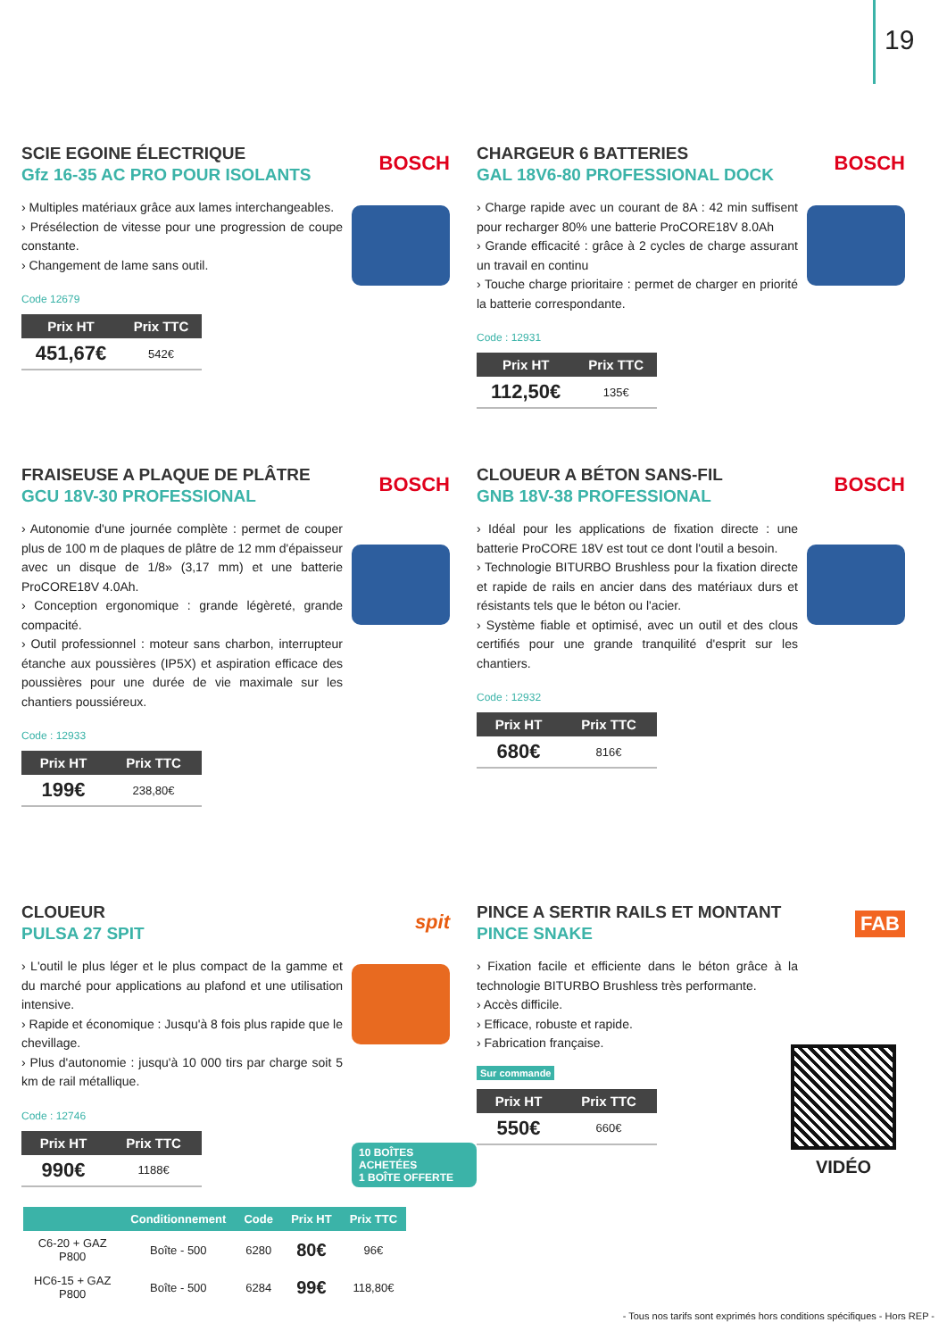19
SCIE EGOINE ÉLECTRIQUE
Gfz 16-35 AC PRO POUR ISOLANTS
BOSCH
› Multiples matériaux grâce aux lames interchangeables.
› Présélection de vitesse pour une progression de coupe constante.
› Changement de lame sans outil.
Code 12679
| Prix HT | Prix TTC |
| --- | --- |
| 451,67€ | 542€ |
CHARGEUR 6 BATTERIES
GAL 18V6-80 PROFESSIONAL DOCK
BOSCH
› Charge rapide avec un courant de 8A : 42 min suffisent pour recharger 80% une batterie ProCORE18V 8.0Ah
› Grande efficacité : grâce à 2 cycles de charge assurant un travail en continu
› Touche charge prioritaire : permet de charger en priorité la batterie correspondante.
Code : 12931
| Prix HT | Prix TTC |
| --- | --- |
| 112,50€ | 135€ |
FRAISEUSE A PLAQUE DE PLÂTRE
GCU 18V-30 PROFESSIONAL
BOSCH
› Autonomie d'une journée complète : permet de couper plus de 100 m de plaques de plâtre de 12 mm d'épaisseur avec un disque de 1/8» (3,17 mm) et une batterie ProCORE18V 4.0Ah.
› Conception ergonomique : grande légèreté, grande compacité.
› Outil professionnel : moteur sans charbon, interrupteur étanche aux poussières (IP5X) et aspiration efficace des poussières pour une durée de vie maximale sur les chantiers poussiéreux.
Code : 12933
| Prix HT | Prix TTC |
| --- | --- |
| 199€ | 238,80€ |
CLOUEUR A BÉTON SANS-FIL
GNB 18V-38 PROFESSIONAL
BOSCH
› Idéal pour les applications de fixation directe : une batterie ProCORE 18V est tout ce dont l'outil a besoin.
› Technologie BITURBO Brushless pour la fixation directe et rapide de rails en ancier dans des matériaux durs et résistants tels que le béton ou l'acier.
› Système fiable et optimisé, avec un outil et des clous certifiés pour une grande tranquilité d'esprit sur les chantiers.
Code : 12932
| Prix HT | Prix TTC |
| --- | --- |
| 680€ | 816€ |
CLOUEUR
PULSA 27 SPIT
spit
› L'outil le plus léger et le plus compact de la gamme et du marché pour applications au plafond et une utilisation intensive.
› Rapide et économique : Jusqu'à 8 fois plus rapide que le chevillage.
› Plus d'autonomie : jusqu'à 10 000 tirs par charge soit 5 km de rail métallique.
Code : 12746
| Prix HT | Prix TTC |
| --- | --- |
| 990€ | 1188€ |
10 BOÎTES ACHETÉES
1 BOÎTE OFFERTE
PINCE A SERTIR RAILS ET MONTANT
PINCE SNAKE
FAB
› Fixation facile et efficiente dans le béton grâce à la technologie BITURBO Brushless très performante.
› Accès difficile.
› Efficace, robuste et rapide.
› Fabrication française.
Sur commande
| Prix HT | Prix TTC |
| --- | --- |
| 550€ | 660€ |
VIDÉO
| | Conditionnement | Code | Prix HT | Prix TTC |
| --- | --- | --- | --- | --- |
| C6-20 + GAZ P800 | Boîte - 500 | 6280 | 80€ | 96€ |
| HC6-15 + GAZ P800 | Boîte - 500 | 6284 | 99€ | 118,80€ |
- Tous nos tarifs sont exprimés hors conditions spécifiques - Hors REP -